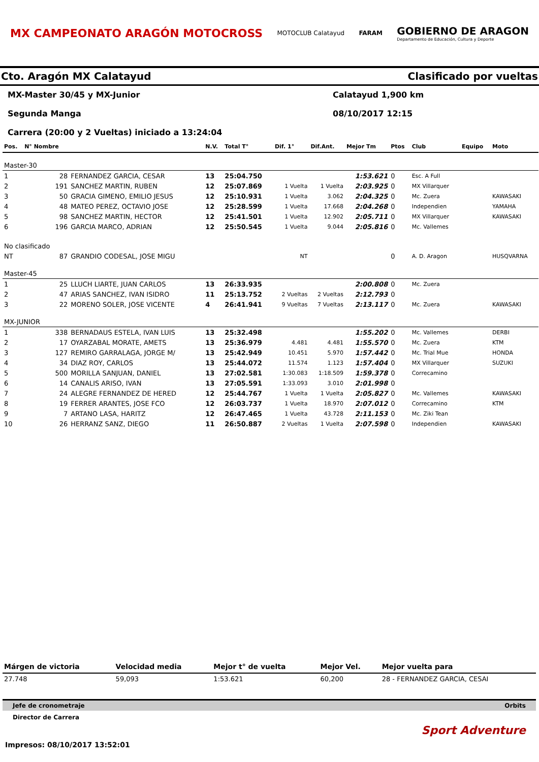MX CAMPEONATO ARAGÓN MOTOCROSS
MOTOCLUB Calatayud FARAM
GOBIERNO DE ARAGON
Departamento de Educación, Cultura y Deporte
Cto. Aragón MX Calatayud Clasificado por vueltas
MX-Master 30/45 y MX-Junior
Calatayud 1,900 km
Segunda Manga
08/10/2017 12:15
Carrera (20:00 y 2 Vueltas) iniciado a 13:24:04
| Pos. | N° Nombre | | N.V. | Total T° | Dif. 1° | Dif.Ant. | Mejor Tm | Ptos | Club | Equipo | Moto |
| --- | --- | --- | --- | --- | --- | --- | --- | --- | --- | --- | --- |
| Master-30 | | | | | | | | | | | |
| 1 | 28 | FERNANDEZ GARCIA, CESAR | 13 | 25:04.750 | | | 1:53.621 | 0 | Esc. A Full | | |
| 2 | 191 | SANCHEZ MARTIN, RUBEN | 12 | 25:07.869 | 1 Vuelta | 1 Vuelta | 2:03.925 | 0 | MX Villarquer | | |
| 3 | 50 | GRACIA GIMENO, EMILIO JESUS | 12 | 25:10.931 | 1 Vuelta | 3.062 | 2:04.325 | 0 | Mc. Zuera | | KAWASAKI |
| 4 | 48 | MATEO PEREZ, OCTAVIO JOSE | 12 | 25:28.599 | 1 Vuelta | 17.668 | 2:04.268 | 0 | Independien | | YAMAHA |
| 5 | 98 | SANCHEZ MARTIN, HECTOR | 12 | 25:41.501 | 1 Vuelta | 12.902 | 2:05.711 | 0 | MX Villarquer | | KAWASAKI |
| 6 | 196 | GARCIA MARCO, ADRIAN | 12 | 25:50.545 | 1 Vuelta | 9.044 | 2:05.816 | 0 | Mc. Vallemes | | |
| No clasificado | | | | | | | | | | | |
| NT | 87 | GRANDIO CODESAL, JOSE MIGU | | | NT | | | 0 | A. D. Aragon | | HUSQVARNA |
| Master-45 | | | | | | | | | | | |
| 1 | 25 | LLUCH LIARTE, JUAN CARLOS | 13 | 26:33.935 | | | 2:00.808 | 0 | Mc. Zuera | | |
| 2 | 47 | ARIAS SANCHEZ, IVAN ISIDRO | 11 | 25:13.752 | 2 Vueltas | 2 Vueltas | 2:12.793 | 0 | | | |
| 3 | 22 | MORENO SOLER, JOSE VICENTE | 4 | 26:41.941 | 9 Vueltas | 7 Vueltas | 2:13.117 | 0 | Mc. Zuera | | KAWASAKI |
| MX-JUNIOR | | | | | | | | | | | |
| 1 | 338 | BERNADAUS ESTELA, IVAN LUIS | 13 | 25:32.498 | | | 1:55.202 | 0 | Mc. Vallemes | | DERBI |
| 2 | 17 | OYARZABAL MORATE, AMETS | 13 | 25:36.979 | 4.481 | 4.481 | 1:55.570 | 0 | Mc. Zuera | | KTM |
| 3 | 127 | REMIRO GARRALAGA, JORGE M/ | 13 | 25:42.949 | 10.451 | 5.970 | 1:57.442 | 0 | Mc. Trial Mue | | HONDA |
| 4 | 34 | DIAZ ROY, CARLOS | 13 | 25:44.072 | 11.574 | 1.123 | 1:57.404 | 0 | MX Villarquer | | SUZUKI |
| 5 | 500 | MORILLA SANJUAN, DANIEL | 13 | 27:02.581 | 1:30.083 | 1:18.509 | 1:59.378 | 0 | Correcamino | | |
| 6 | 14 | CANALIS ARISO, IVAN | 13 | 27:05.591 | 1:33.093 | 3.010 | 2:01.998 | 0 | | | |
| 7 | 24 | ALEGRE FERNANDEZ DE HERED | 12 | 25:44.767 | 1 Vuelta | 1 Vuelta | 2:05.827 | 0 | Mc. Vallemes | | KAWASAKI |
| 8 | 19 | FERRER ARANTES, JOSE FCO | 12 | 26:03.737 | 1 Vuelta | 18.970 | 2:07.012 | 0 | Correcamino | | KTM |
| 9 | 7 | ARTANO LASA, HARITZ | 12 | 26:47.465 | 1 Vuelta | 43.728 | 2:11.153 | 0 | Mc. Ziki Tean | | |
| 10 | 26 | HERRANZ SANZ, DIEGO | 11 | 26:50.887 | 2 Vueltas | 1 Vuelta | 2:07.598 | 0 | Independien | | KAWASAKI |
| Márgen de victoria | Velocidad media | Mejor t° de vuelta | Mejor Vel. | Mejor vuelta para |
| --- | --- | --- | --- | --- |
| 27.748 | 59,093 | 1:53.621 | 60,200 | 28 - FERNANDEZ GARCIA, CESAI |
Jefe de cronometraje Orbits
Director de Carrera
Sport Adventure
Impresos: 08/10/2017 13:52:01